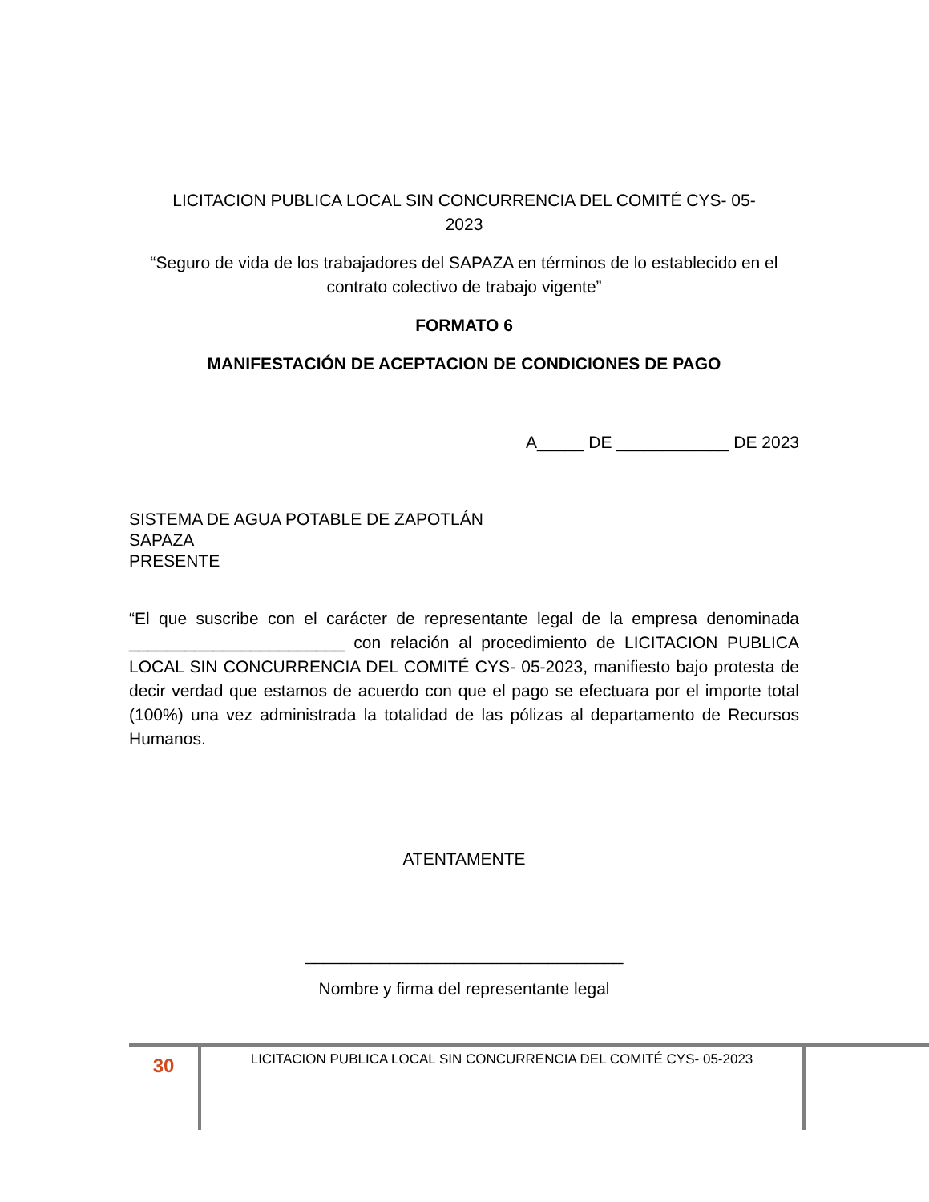LICITACION PUBLICA LOCAL SIN CONCURRENCIA DEL COMITÉ CYS- 05-
2023
“Seguro de vida de los trabajadores del SAPAZA en términos de lo establecido en el contrato colectivo de trabajo vigente”
FORMATO 6
MANIFESTACIÓN DE ACEPTACION DE CONDICIONES DE PAGO
A_____ DE ____________ DE 2023
SISTEMA DE AGUA POTABLE DE ZAPOTLÁN
SAPAZA
PRESENTE
“El que suscribe con el carácter de representante legal de la empresa denominada _______________________ con relación al procedimiento de LICITACION PUBLICA LOCAL SIN CONCURRENCIA DEL COMITÉ CYS- 05-2023, manifiesto bajo protesta de decir verdad que estamos de acuerdo con que el pago se efectuara por el importe total (100%) una vez administrada la totalidad de las pólizas al departamento de Recursos Humanos.
ATENTAMENTE
__________________________________
Nombre y firma del representante legal
30
LICITACION PUBLICA LOCAL SIN CONCURRENCIA DEL COMITÉ CYS- 05-2023